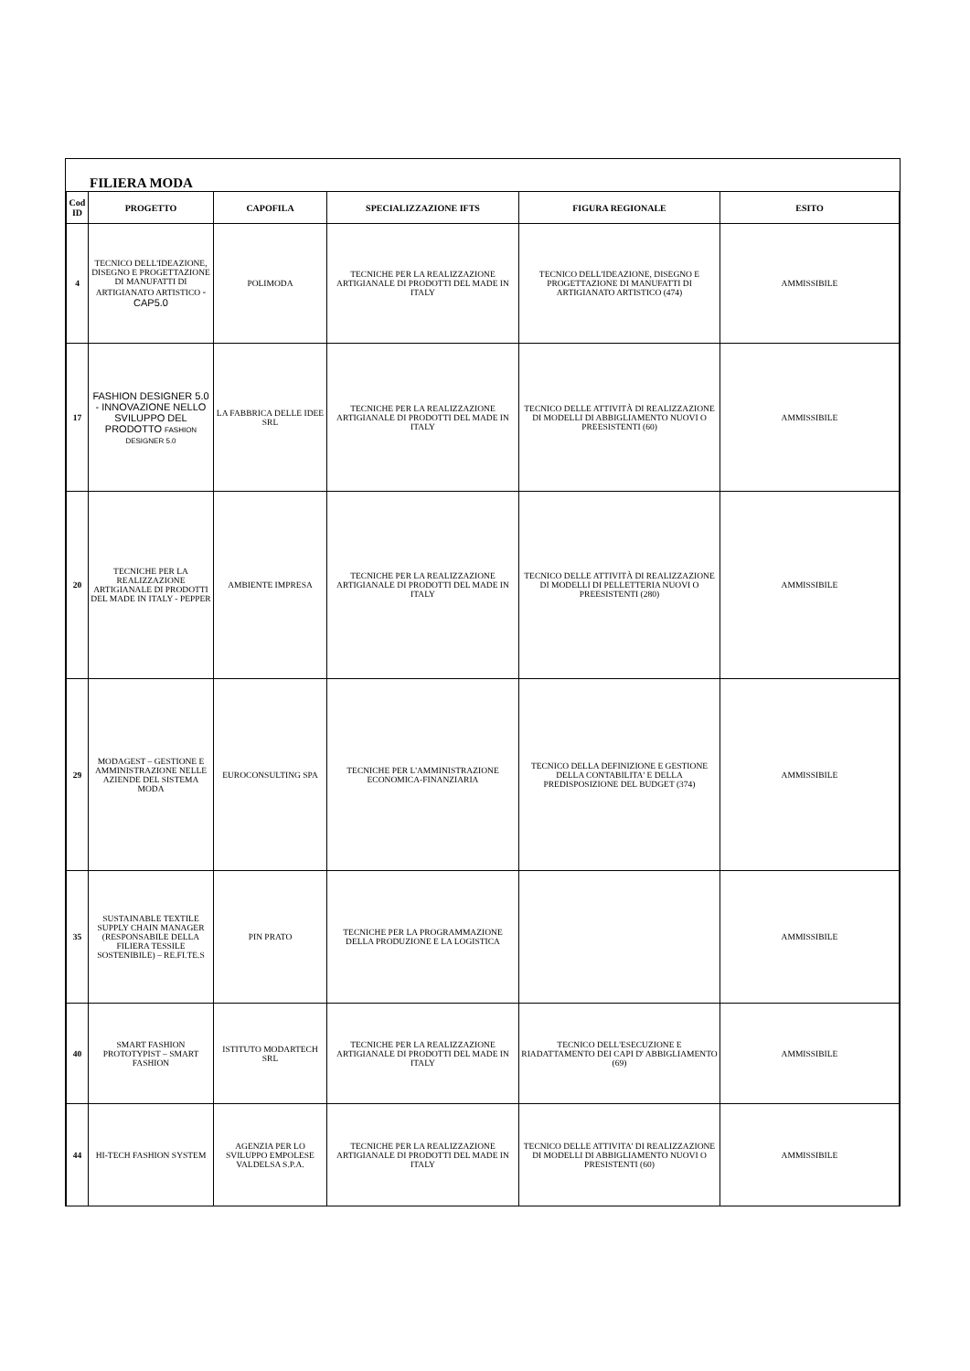FILIERA MODA
| Cod ID | PROGETTO | CAPOFILA | SPECIALIZZAZIONE IFTS | FIGURA REGIONALE | ESITO |
| --- | --- | --- | --- | --- | --- |
| 4 | TECNICO DELL'IDEAZIONE, DISEGNO E PROGETTAZIONE DI MANUFATTI DI ARTIGIANATO ARTISTICO - CAP5.0 | POLIMODA | TECNICHE PER LA REALIZZAZIONE ARTIGIANALE DI PRODOTTI DEL MADE IN ITALY | TECNICO DELL'IDEAZIONE, DISEGNO E PROGETTAZIONE DI MANUFATTI DI ARTIGIANATO ARTISTICO (474) | AMMISSIBILE |
| 17 | FASHION DESIGNER 5.0 - INNOVAZIONE NELLO SVILUPPO DEL PRODOTTO FASHION DESIGNER 5.0 | LA FABBRICA DELLE IDEE SRL | TECNICHE PER LA REALIZZAZIONE ARTIGIANALE DI PRODOTTI DEL MADE IN ITALY | TECNICO DELLE ATTIVITÀ DI REALIZZAZIONE DI MODELLI DI ABBIGLIAMENTO NUOVI O PREESISTENTI (60) | AMMISSIBILE |
| 20 | TECNICHE PER LA REALIZZAZIONE ARTIGIANALE DI PRODOTTI DEL MADE IN ITALY - PEPPER | AMBIENTE IMPRESA | TECNICHE PER LA REALIZZAZIONE ARTIGIANALE DI PRODOTTI DEL MADE IN ITALY | TECNICO DELLE ATTIVITÀ DI REALIZZAZIONE DI MODELLI DI PELLETTERIA NUOVI O PREESISTENTI (280) | AMMISSIBILE |
| 29 | MODAGEST – GESTIONE E AMMINISTRAZIONE NELLE AZIENDE DEL SISTEMA MODA | EUROCONSULTING SPA | TECNICHE PER L'AMMINISTRAZIONE ECONOMICA-FINANZIARIA | TECNICO DELLA DEFINIZIONE E GESTIONE DELLA CONTABILITA' E DELLA PREDISPOSIZIONE DEL BUDGET (374) | AMMISSIBILE |
| 35 | SUSTAINABLE TEXTILE SUPPLY CHAIN MANAGER (RESPONSABILE DELLA FILIERA TESSILE SOSTENIBILE) – RE.FI.TE.S | PIN PRATO | TECNICHE PER LA PROGRAMMAZIONE DELLA PRODUZIONE E LA LOGISTICA | | AMMISSIBILE |
| 40 | SMART FASHION PROTOTYPIST – SMART FASHION | ISTITUTO MODARTECH SRL | TECNICHE PER LA REALIZZAZIONE ARTIGIANALE DI PRODOTTI DEL MADE IN ITALY | TECNICO DELL'ESECUZIONE E RIADATTAMENTO DEI CAPI D' ABBIGLIAMENTO (69) | AMMISSIBILE |
| 44 | HI-TECH FASHION SYSTEM | AGENZIA PER LO SVILUPPO EMPOLESE VALDELSA S.P.A. | TECNICHE PER LA REALIZZAZIONE ARTIGIANALE DI PRODOTTI DEL MADE IN ITALY | TECNICO DELLE ATTIVITA' DI REALIZZAZIONE DI MODELLI DI ABBIGLIAMENTO NUOVI O PRESISTENTI (60) | AMMISSIBILE |